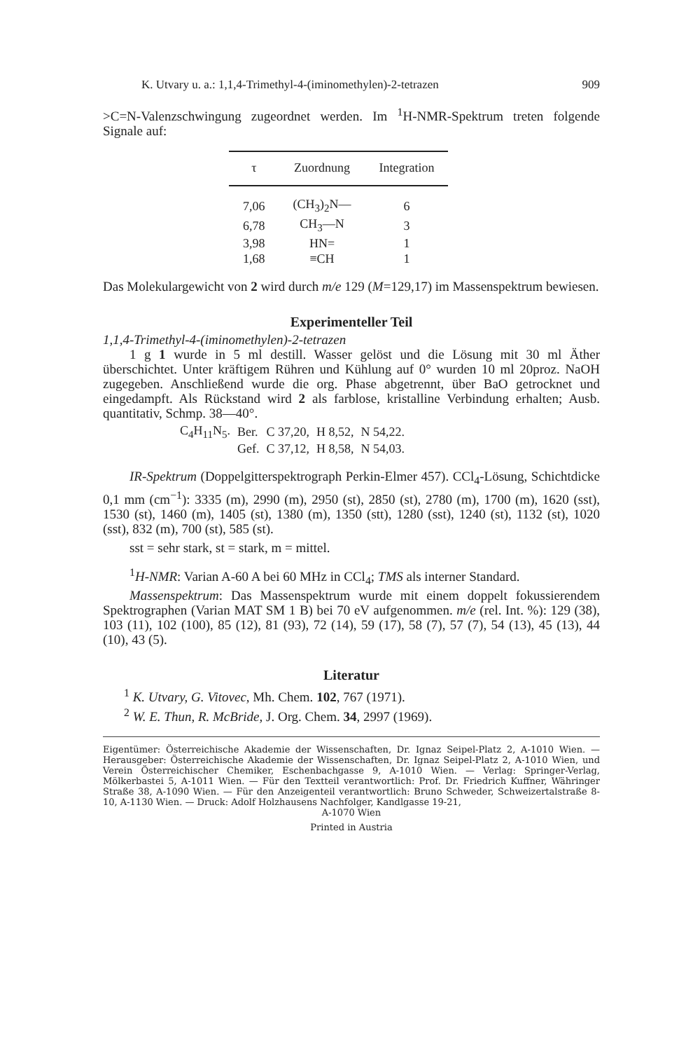K. Utvary u. a.: 1,1,4-Trimethyl-4-(iminomethylen)-2-tetrazen 909
>C=N-Valenzschwingung zugeordnet werden. Im <sup>1</sup>H-NMR-Spektrum treten folgende Signale auf:
| τ | Zuordnung | Integration |
| --- | --- | --- |
| 7,06 | (CH<sub>3</sub>)<sub>2</sub>N— | 6 |
| 6,78 | CH<sub>3</sub>—N | 3 |
| 3,98 | HN= | 1 |
| 1,68 | ≡CH | 1 |
Das Molekulargewicht von 2 wird durch m/e 129 (M=129,17) im Massenspektrum bewiesen.
Experimenteller Teil
1,1,4-Trimethyl-4-(iminomethylen)-2-tetrazen
1 g 1 wurde in 5 ml destill. Wasser gelöst und die Lösung mit 30 ml Äther überschichtet. Unter kräftigem Rühren und Kühlung auf 0° wurden 10 ml 20proz. NaOH zugegeben. Anschließend wurde die org. Phase abgetrennt, über BaO getrocknet und eingedampft. Als Rückstand wird 2 als farblose, kristalline Verbindung erhalten; Ausb. quantitativ, Schmp. 38—40°.
| C<sub>4</sub>H<sub>11</sub>N<sub>5</sub>. | Ber. | C 37,20, | H 8,52, | N 54,22. |
| | Gef. | C 37,12, | H 8,58, | N 54,03. |
IR-Spektrum (Doppelgitterspektrograph Perkin-Elmer 457). CCl<sub>4</sub>-Lösung, Schichtdicke 0,1 mm (cm<sup>−1</sup>): 3335 (m), 2990 (m), 2950 (st), 2850 (st), 2780 (m), 1700 (m), 1620 (sst), 1530 (st), 1460 (m), 1405 (st), 1380 (m), 1350 (stt), 1280 (sst), 1240 (st), 1132 (st), 1020 (sst), 832 (m), 700 (st), 585 (st).
sst = sehr stark, st = stark, m = mittel.
<sup>1</sup>H-NMR: Varian A-60 A bei 60 MHz in CCl<sub>4</sub>; TMS als interner Standard.
Massenspektrum: Das Massenspektrum wurde mit einem doppelt fokussierendem Spektrographen (Varian MAT SM 1 B) bei 70 eV aufgenommen. m/e (rel. Int. %): 129 (38), 103 (11), 102 (100), 85 (12), 81 (93), 72 (14), 59 (17), 58 (7), 57 (7), 54 (13), 45 (13), 44 (10), 43 (5).
Literatur
<sup>1</sup> K. Utvary, G. Vitovec, Mh. Chem. 102, 767 (1971).
<sup>2</sup> W. E. Thun, R. McBride, J. Org. Chem. 34, 2997 (1969).
Eigentümer: Österreichische Akademie der Wissenschaften, Dr. Ignaz Seipel-Platz 2, A-1010 Wien. — Herausgeber: Österreichische Akademie der Wissenschaften, Dr. Ignaz Seipel-Platz 2, A-1010 Wien, und Verein Österreichischer Chemiker, Eschenbachgasse 9, A-1010 Wien. — Verlag: Springer-Verlag, Mölkerbastei 5, A-1011 Wien. — Für den Textteil verantwortlich: Prof. Dr. Friedrich Kuffner, Währinger Straße 38, A-1090 Wien. — Für den Anzeigenteil verantwortlich: Bruno Schweder, Schweizertalstraße 8-10, A-1130 Wien. — Druck: Adolf Holzhausens Nachfolger, Kandlgasse 19-21,
A-1070 Wien
Printed in Austria